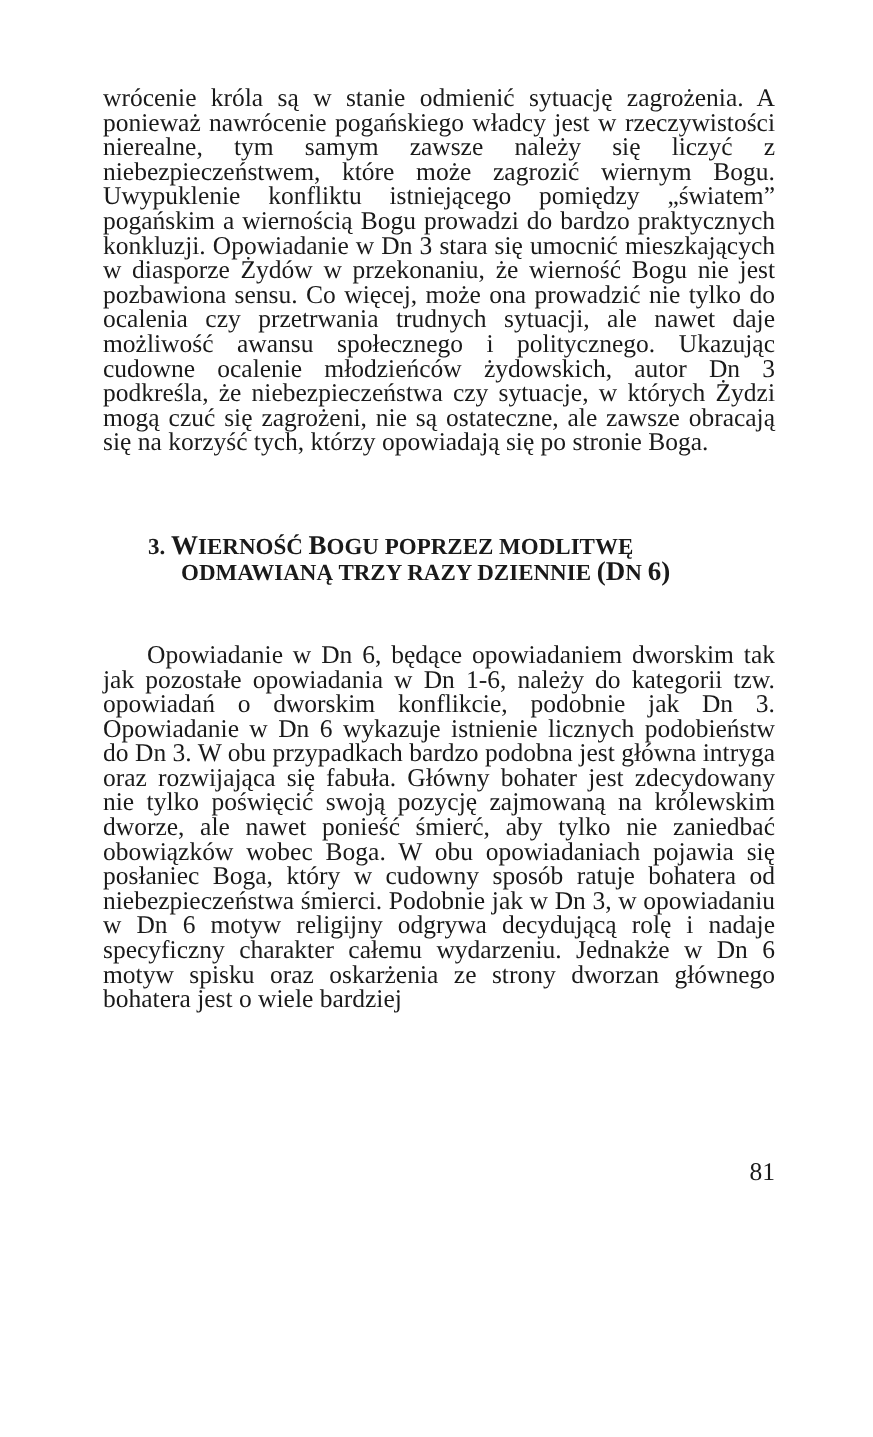wrócenie króla są w stanie odmienić sytuację zagrożenia. A ponieważ nawrócenie pogańskiego władcy jest w rzeczywistości nierealne, tym samym zawsze należy się liczyć z niebezpieczeństwem, które może zagrozić wiernym Bogu. Uwypuklenie konfliktu istniejącego pomiędzy „światem” pogańskim a wiernością Bogu prowadzi do bardzo praktycznych konkluzji. Opowiadanie w Dn 3 stara się umocnić mieszkających w diasporze Żydów w przekonaniu, że wierność Bogu nie jest pozbawiona sensu. Co więcej, może ona prowadzić nie tylko do ocalenia czy przetrwania trudnych sytuacji, ale nawet daje możliwość awansu społecznego i politycznego. Ukazując cudowne ocalenie młodzieńców żydowskich, autor Dn 3 podkreśla, że niebezpieczeństwa czy sytuacje, w których Żydzi mogą czuć się zagrożeni, nie są ostateczne, ale zawsze obracają się na korzyść tych, którzy opowiadają się po stronie Boga.
3. WIERNOŚĆ BOGU POPRZEZ MODLITWĘ
ODMAWIANĄ TRZY RAZY DZIENNIE (DN 6)
Opowiadanie w Dn 6, będące opowiadaniem dworskim tak jak pozostałe opowiadania w Dn 1-6, należy do kategorii tzw. opowiadań o dworskim konflikcie, podobnie jak Dn 3. Opowiadanie w Dn 6 wykazuje istnienie licznych podobieństw do Dn 3. W obu przypadkach bardzo podobna jest główna intryga oraz rozwijająca się fabuła. Główny bohater jest zdecydowany nie tylko poświęcić swoją pozycję zajmowaną na królewskim dworze, ale nawet ponieść śmierć, aby tylko nie zaniedbać obowiązków wobec Boga. W obu opowiadaniach pojawia się posłaniec Boga, który w cudowny sposób ratuje bohatera od niebezpieczeństwa śmierci. Podobnie jak w Dn 3, w opowiadaniu w Dn 6 motyw religijny odgrywa decydującą rolę i nadaje specyficzny charakter całemu wydarzeniu. Jednakże w Dn 6 motyw spisku oraz oskarżenia ze strony dworzan głównego bohatera jest o wiele bardziej
81